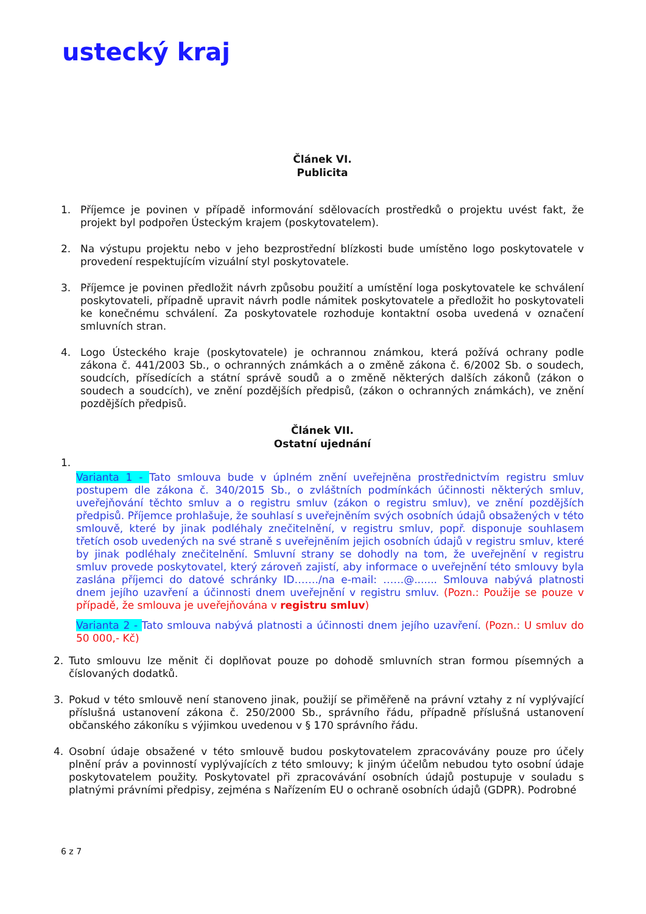ustecký kraj
Článek VI.
Publicita
1. Příjemce je povinen v případě informování sdělovacích prostředků o projektu uvést fakt, že projekt byl podpořen Ústeckým krajem (poskytovatelem).
2. Na výstupu projektu nebo v jeho bezprostřední blízkosti bude umístěno logo poskytovatele v provedení respektujícím vizuální styl poskytovatele.
3. Příjemce je povinen předložit návrh způsobu použití a umístění loga poskytovatele ke schválení poskytovateli, případně upravit návrh podle námitek poskytovatele a předložit ho poskytovateli ke konečnému schválení. Za poskytovatele rozhoduje kontaktní osoba uvedená v označení smluvních stran.
4. Logo Ústeckého kraje (poskytovatele) je ochrannou známkou, která požívá ochrany podle zákona č. 441/2003 Sb., o ochranných známkách a o změně zákona č. 6/2002 Sb. o soudech, soudcích, přísedících a státní správě soudů a o změně některých dalších zákonů (zákon o soudech a soudcích), ve znění pozdějších předpisů, (zákon o ochranných známkách), ve znění pozdějších předpisů.
Článek VII.
Ostatní ujednání
1.
Varianta 1 - Tato smlouva bude v úplném znění uveřejněna prostřednictvím registru smluv postupem dle zákona č. 340/2015 Sb., o zvláštních podmínkách účinnosti některých smluv, uveřejňování těchto smluv a o registru smluv (zákon o registru smluv), ve znění pozdějších předpisů. Příjemce prohlašuje, že souhlasí s uveřejněním svých osobních údajů obsažených v této smlouvě, které by jinak podléhaly znečitelnění, v registru smluv, popř. disponuje souhlasem třetích osob uvedených na své straně s uveřejněním jejich osobních údajů v registru smluv, které by jinak podléhaly znečitelnění. Smluvní strany se dohodly na tom, že uveřejnění v registru smluv provede poskytovatel, který zároveň zajistí, aby informace o uveřejnění této smlouvy byla zaslána příjemci do datové schránky ID……./na e-mail: ……@....... Smlouva nabývá platnosti dnem jejího uzavření a účinnosti dnem uveřejnění v registru smluv. (Pozn.: Použije se pouze v případě, že smlouva je uveřejňována v registru smluv)
Varianta 2 - Tato smlouva nabývá platnosti a účinnosti dnem jejího uzavření. (Pozn.: U smluv do 50 000,- Kč)
2. Tuto smlouvu lze měnit či doplňovat pouze po dohodě smluvních stran formou písemných a číslovaných dodatků.
3. Pokud v této smlouvě není stanoveno jinak, použijí se přiměřeně na právní vztahy z ní vyplývající příslušná ustanovení zákona č. 250/2000 Sb., správního řádu, případně příslušná ustanovení občanského zákoníku s výjimkou uvedenou v § 170 správního řádu.
4. Osobní údaje obsažené v této smlouvě budou poskytovatelem zpracovávány pouze pro účely plnění práv a povinností vyplývajících z této smlouvy; k jiným účelům nebudou tyto osobní údaje poskytovatelem použity. Poskytovatel při zpracovávání osobních údajů postupuje v souladu s platnými právními předpisy, zejména s Nařízením EU o ochraně osobních údajů (GDPR). Podrobné
6 z 7